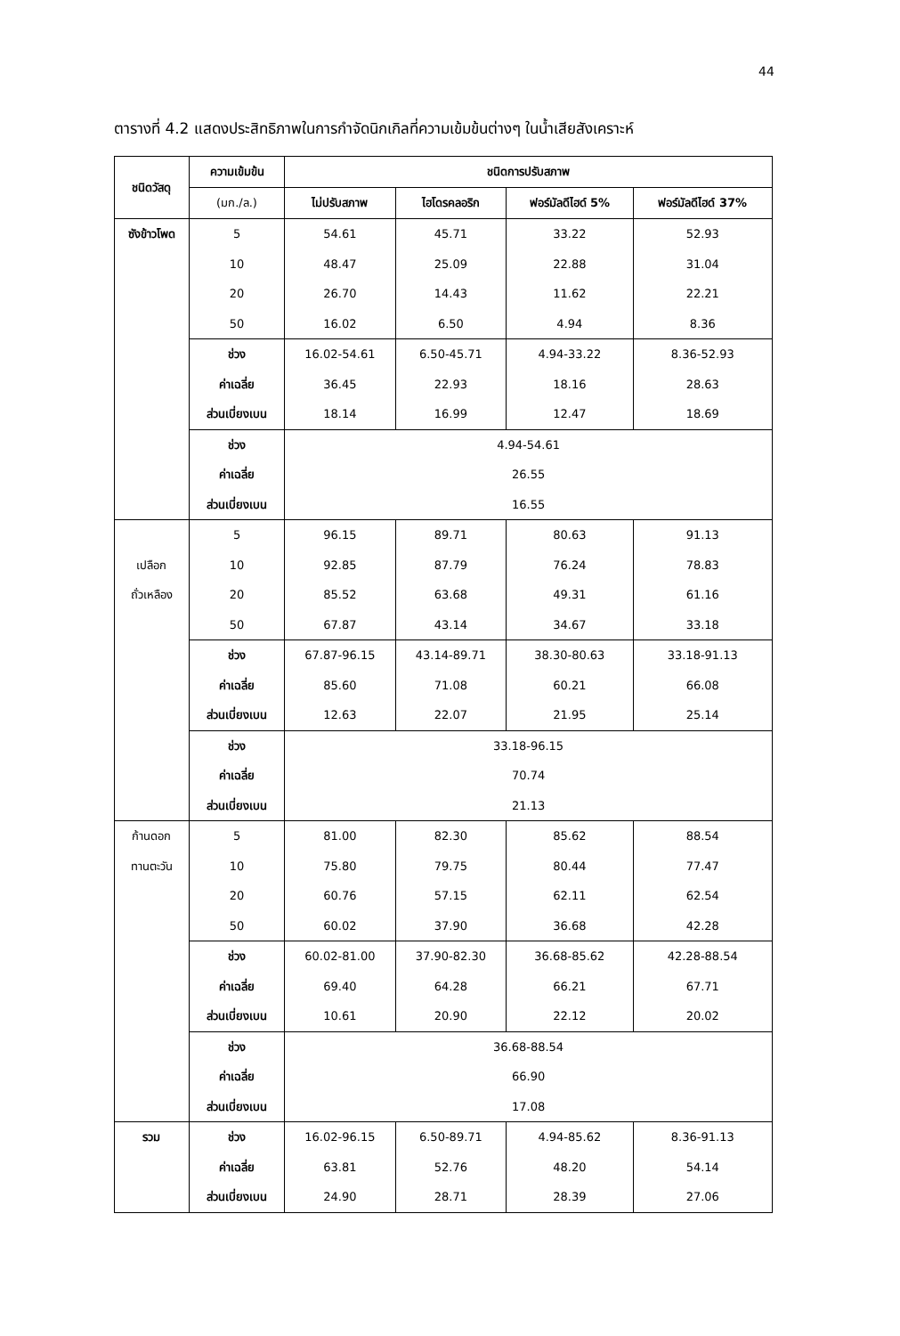44
ตารางที่ 4.2 แสดงประสิทธิภาพในการกำจัดนิกเกิลที่ความเข้มข้นต่างๆ ในน้ำเสียสังเคราะห์
| ชนิดวัสดุ | ความเข้มข้น | ชนิดการปรับสภาพ | | | |
| --- | --- | --- | --- | --- | --- |
| | (มก./ล.) | ไม่ปรับสภาพ | ไฮโดรคลอริก | ฟอร์มัลดีไฮด์ 5% | ฟอร์มัลดีไฮด์ 37% |
| ซังข้าวโพด | 5 10 20 50 | 54.61 48.47 26.70 16.02 | 45.71 25.09 14.43 6.50 | 33.22 22.88 11.62 4.94 | 52.93 31.04 22.21 8.36 |
| | ช่วง ค่าเฉลี่ย ส่วนเบี่ยงเบน | 16.02-54.61 36.45 18.14 | 6.50-45.71 22.93 16.99 | 4.94-33.22 18.16 12.47 | 8.36-52.93 28.63 18.69 |
| | ช่วง ค่าเฉลี่ย ส่วนเบี่ยงเบน | 4.94-54.61 26.55 16.55 | | | |
| เปลือก ถั่วเหลือง | 5 10 20 50 | 96.15 92.85 85.52 67.87 | 89.71 87.79 63.68 43.14 | 80.63 76.24 49.31 34.67 | 91.13 78.83 61.16 33.18 |
| | ช่วง ค่าเฉลี่ย ส่วนเบี่ยงเบน | 67.87-96.15 85.60 12.63 | 43.14-89.71 71.08 22.07 | 38.30-80.63 60.21 21.95 | 33.18-91.13 66.08 25.14 |
| | ช่วง ค่าเฉลี่ย ส่วนเบี่ยงเบน | 33.18-96.15 70.74 21.13 | | | |
| ก้านดอก ทานตะวัน | 5 10 20 50 | 81.00 75.80 60.76 60.02 | 82.30 79.75 57.15 37.90 | 85.62 80.44 62.11 36.68 | 88.54 77.47 62.54 42.28 |
| | ช่วง ค่าเฉลี่ย ส่วนเบี่ยงเบน | 60.02-81.00 69.40 10.61 | 37.90-82.30 64.28 20.90 | 36.68-85.62 66.21 22.12 | 42.28-88.54 67.71 20.02 |
| | ช่วง ค่าเฉลี่ย ส่วนเบี่ยงเบน | 36.68-88.54 66.90 17.08 | | | |
| รวม | ช่วง ค่าเฉลี่ย ส่วนเบี่ยงเบน | 16.02-96.15 63.81 24.90 | 6.50-89.71 52.76 28.71 | 4.94-85.62 48.20 28.39 | 8.36-91.13 54.14 27.06 |